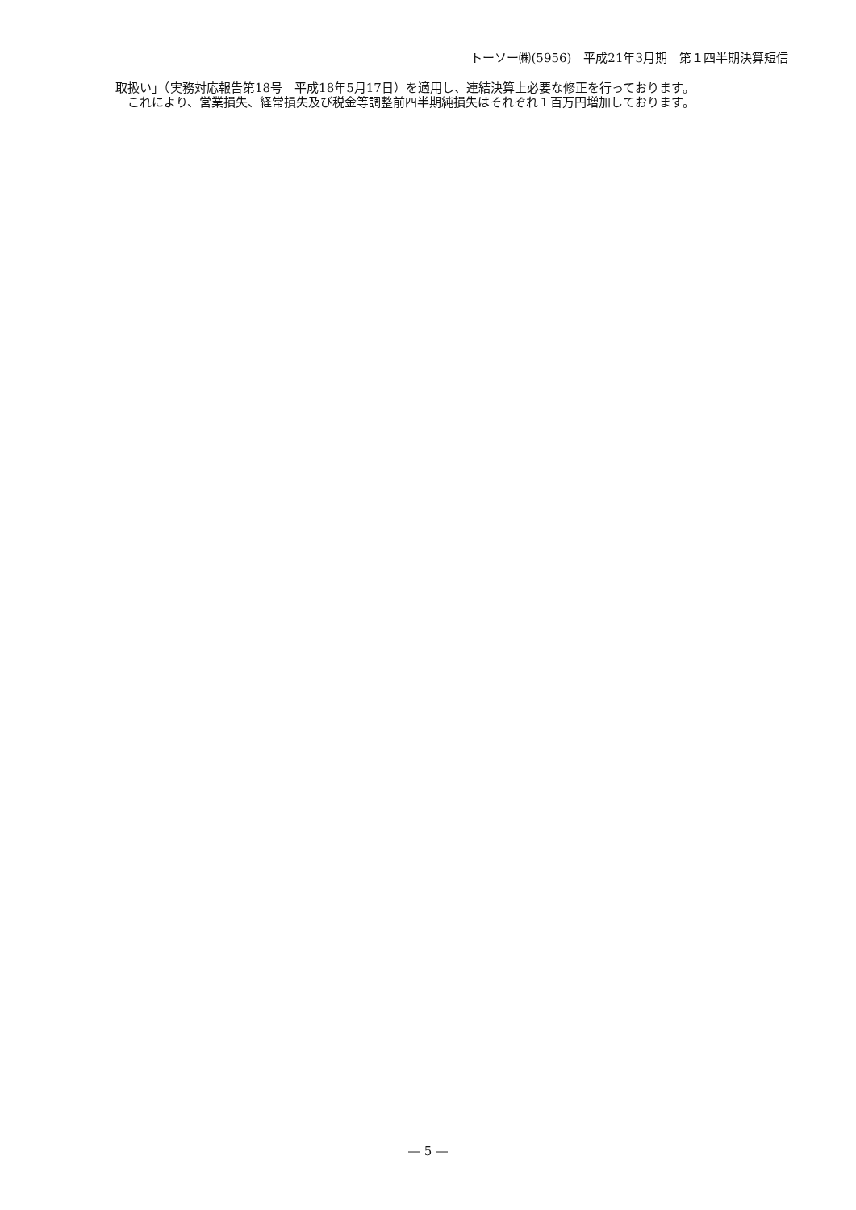トーソー㈱(5956)　平成21年3月期　第１四半期決算短信
取扱い」（実務対応報告第18号　平成18年5月17日）を適用し、連結決算上必要な修正を行っております。
　これにより、営業損失、経常損失及び税金等調整前四半期純損失はそれぞれ１百万円増加しております。
― 5 ―